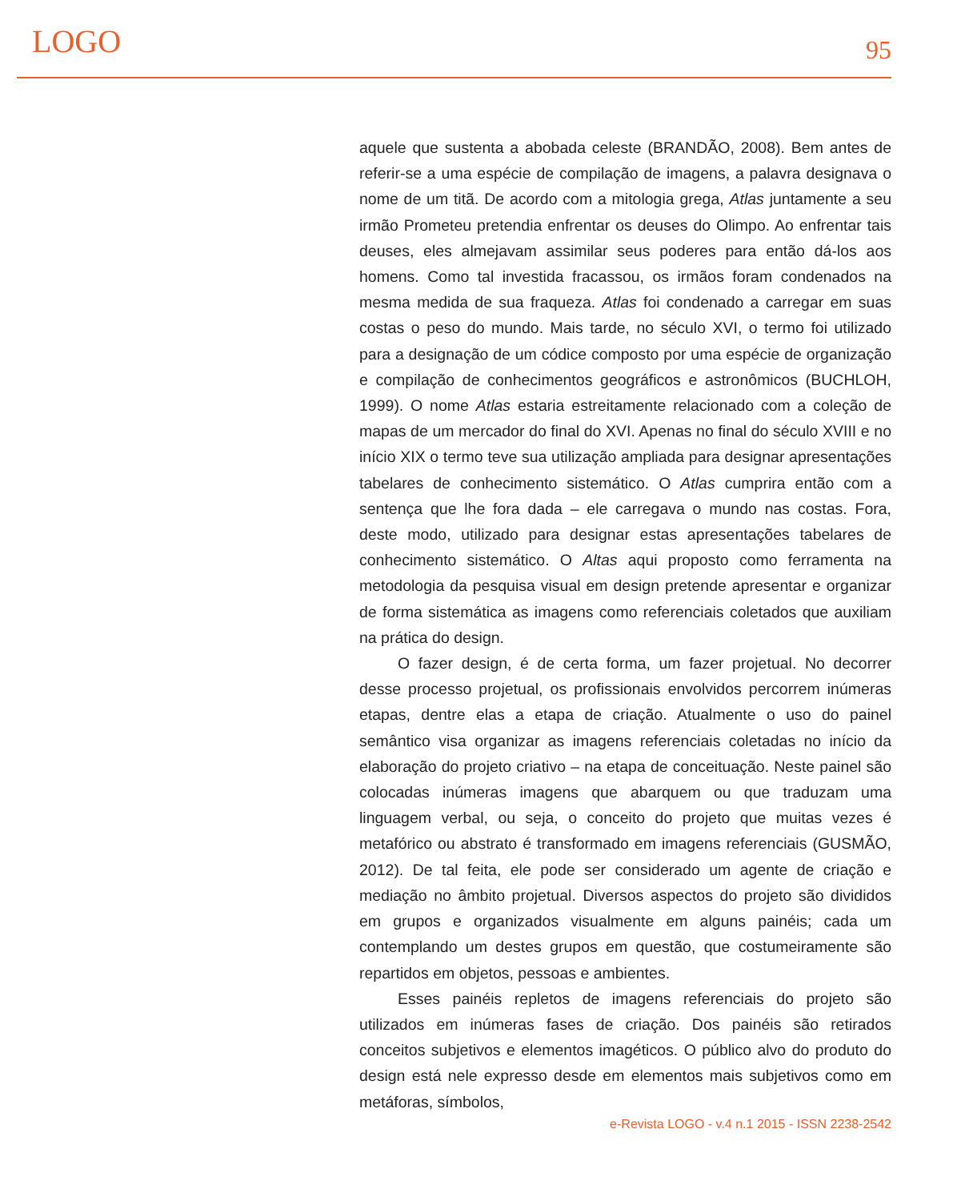LOGO 95
aquele que sustenta a abobada celeste (BRANDÃO, 2008). Bem antes de referir-se a uma espécie de compilação de imagens, a palavra designava o nome de um titã. De acordo com a mitologia grega, Atlas juntamente a seu irmão Prometeu pretendia enfrentar os deuses do Olimpo. Ao enfrentar tais deuses, eles almejavam assimilar seus poderes para então dá-los aos homens. Como tal investida fracassou, os irmãos foram condenados na mesma medida de sua fraqueza. Atlas foi condenado a carregar em suas costas o peso do mundo. Mais tarde, no século XVI, o termo foi utilizado para a designação de um códice composto por uma espécie de organização e compilação de conhecimentos geográficos e astronômicos (BUCHLOH, 1999). O nome Atlas estaria estreitamente relacionado com a coleção de mapas de um mercador do final do XVI. Apenas no final do século XVIII e no início XIX o termo teve sua utilização ampliada para designar apresentações tabelares de conhecimento sistemático. O Atlas cumprira então com a sentença que lhe fora dada – ele carregava o mundo nas costas. Fora, deste modo, utilizado para designar estas apresentações tabelares de conhecimento sistemático. O Altas aqui proposto como ferramenta na metodologia da pesquisa visual em design pretende apresentar e organizar de forma sistemática as imagens como referenciais coletados que auxiliam na prática do design.
O fazer design, é de certa forma, um fazer projetual. No decorrer desse processo projetual, os profissionais envolvidos percorrem inúmeras etapas, dentre elas a etapa de criação. Atualmente o uso do painel semântico visa organizar as imagens referenciais coletadas no início da elaboração do projeto criativo – na etapa de conceituação. Neste painel são colocadas inúmeras imagens que abarquem ou que traduzam uma linguagem verbal, ou seja, o conceito do projeto que muitas vezes é metafórico ou abstrato é transformado em imagens referenciais (GUSMÃO, 2012). De tal feita, ele pode ser considerado um agente de criação e mediação no âmbito projetual. Diversos aspectos do projeto são divididos em grupos e organizados visualmente em alguns painéis; cada um contemplando um destes grupos em questão, que costumeiramente são repartidos em objetos, pessoas e ambientes.
Esses painéis repletos de imagens referenciais do projeto são utilizados em inúmeras fases de criação. Dos painéis são retirados conceitos subjetivos e elementos imagéticos. O público alvo do produto do design está nele expresso desde em elementos mais subjetivos como em metáforas, símbolos,
e-Revista LOGO - v.4 n.1 2015 - ISSN 2238-2542